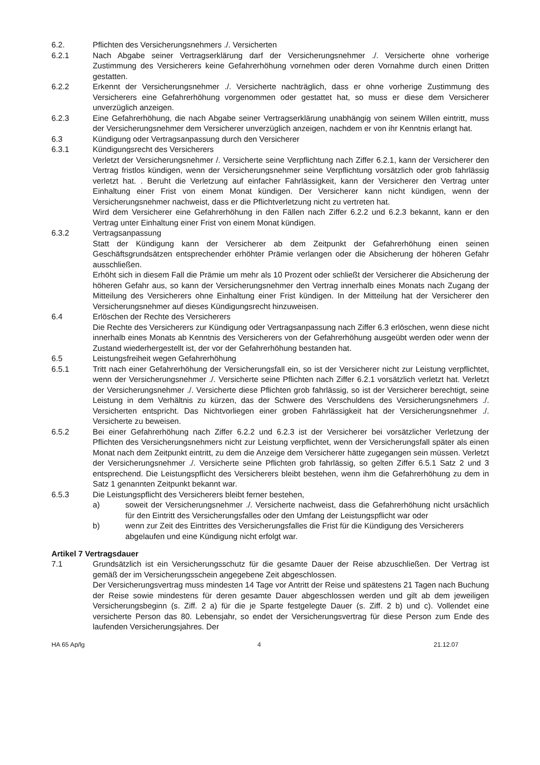6.2. Pflichten des Versicherungsnehmers ./. Versicherten
6.2.1 Nach Abgabe seiner Vertragserklärung darf der Versicherungsnehmer ./. Versicherte ohne vorherige Zustimmung des Versicherers keine Gefahrerhöhung vornehmen oder deren Vornahme durch einen Dritten gestatten.
6.2.2 Erkennt der Versicherungsnehmer ./. Versicherte nachträglich, dass er ohne vorherige Zustimmung des Versicherers eine Gefahrerhöhung vorgenommen oder gestattet hat, so muss er diese dem Versicherer unverzüglich anzeigen.
6.2.3 Eine Gefahrerhöhung, die nach Abgabe seiner Vertragserklärung unabhängig von seinem Willen eintritt, muss der Versicherungsnehmer dem Versicherer unverzüglich anzeigen, nachdem er von ihr Kenntnis erlangt hat.
6.3 Kündigung oder Vertragsanpassung durch den Versicherer
6.3.1 Kündigungsrecht des Versicherers
Verletzt der Versicherungsnehmer /. Versicherte seine Verpflichtung nach Ziffer 6.2.1, kann der Versicherer den Vertrag fristlos kündigen, wenn der Versicherungsnehmer seine Verpflichtung vorsätzlich oder grob fahrlässig verletzt hat. . Beruht die Verletzung auf einfacher Fahrlässigkeit, kann der Versicherer den Vertrag unter Einhaltung einer Frist von einem Monat kündigen. Der Versicherer kann nicht kündigen, wenn der Versicherungsnehmer nachweist, dass er die Pflichtverletzung nicht zu vertreten hat.
Wird dem Versicherer eine Gefahrerhöhung in den Fällen nach Ziffer 6.2.2 und 6.2.3 bekannt, kann er den Vertrag unter Einhaltung einer Frist von einem Monat kündigen.
6.3.2 Vertragsanpassung
Statt der Kündigung kann der Versicherer ab dem Zeitpunkt der Gefahrerhöhung einen seinen Geschäftsgrundsätzen entsprechender erhöhter Prämie verlangen oder die Absicherung der höheren Gefahr ausschließen.
Erhöht sich in diesem Fall die Prämie um mehr als 10 Prozent oder schließt der Versicherer die Absicherung der höheren Gefahr aus, so kann der Versicherungsnehmer den Vertrag innerhalb eines Monats nach Zugang der Mitteilung des Versicherers ohne Einhaltung einer Frist kündigen. In der Mitteilung hat der Versicherer den Versicherungsnehmer auf dieses Kündigungsrecht hinzuweisen.
6.4 Erlöschen der Rechte des Versicherers
Die Rechte des Versicherers zur Kündigung oder Vertragsanpassung nach Ziffer 6.3 erlöschen, wenn diese nicht innerhalb eines Monats ab Kenntnis des Versicherers von der Gefahrerhöhung ausgeübt werden oder wenn der Zustand wiederhergestellt ist, der vor der Gefahrerhöhung bestanden hat.
6.5 Leistungsfreiheit wegen Gefahrerhöhung
6.5.1 Tritt nach einer Gefahrerhöhung der Versicherungsfall ein, so ist der Versicherer nicht zur Leistung verpflichtet, wenn der Versicherungsnehmer ./. Versicherte seine Pflichten nach Ziffer 6.2.1 vorsätzlich verletzt hat. Verletzt der Versicherungsnehmer ./. Versicherte diese Pflichten grob fahrlässig, so ist der Versicherer berechtigt, seine Leistung in dem Verhältnis zu kürzen, das der Schwere des Verschuldens des Versicherungsnehmers ./. Versicherten entspricht. Das Nichtvorliegen einer groben Fahrlässigkeit hat der Versicherungsnehmer ./. Versicherte zu beweisen.
6.5.2 Bei einer Gefahrerhöhung nach Ziffer 6.2.2 und 6.2.3 ist der Versicherer bei vorsätzlicher Verletzung der Pflichten des Versicherungsnehmers nicht zur Leistung verpflichtet, wenn der Versicherungsfall später als einen Monat nach dem Zeitpunkt eintritt, zu dem die Anzeige dem Versicherer hätte zugegangen sein müssen. Verletzt der Versicherungsnehmer ./. Versicherte seine Pflichten grob fahrlässig, so gelten Ziffer 6.5.1 Satz 2 und 3 entsprechend. Die Leistungspflicht des Versicherers bleibt bestehen, wenn ihm die Gefahrerhöhung zu dem in Satz 1 genannten Zeitpunkt bekannt war.
6.5.3 Die Leistungspflicht des Versicherers bleibt ferner bestehen,
a) soweit der Versicherungsnehmer ./. Versicherte nachweist, dass die Gefahrerhöhung nicht ursächlich für den Eintritt des Versicherungsfalles oder den Umfang der Leistungspflicht war oder
b) wenn zur Zeit des Eintrittes des Versicherungsfalles die Frist für die Kündigung des Versicherers abgelaufen und eine Kündigung nicht erfolgt war.
Artikel 7 Vertragsdauer
7.1 Grundsätzlich ist ein Versicherungsschutz für die gesamte Dauer der Reise abzuschließen. Der Vertrag ist gemäß der im Versicherungsschein angegebene Zeit abgeschlossen.
Der Versicherungsvertrag muss mindesten 14 Tage vor Antritt der Reise und spätestens 21 Tagen nach Buchung der Reise sowie mindestens für deren gesamte Dauer abgeschlossen werden und gilt ab dem jeweiligen Versicherungsbeginn (s. Ziff. 2 a) für die je Sparte festgelegte Dauer (s. Ziff. 2 b) und c). Vollendet eine versicherte Person das 80. Lebensjahr, so endet der Versicherungsvertrag für diese Person zum Ende des laufenden Versicherungsjahres. Der
HA 65 Ap/lg 4 21.12.07